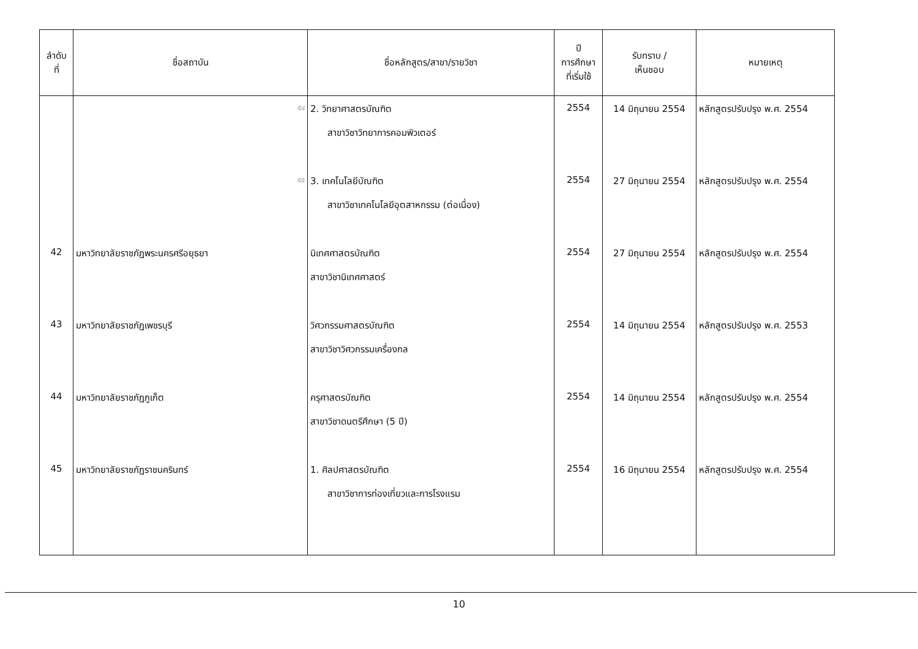| ลำดับ ที่ | ชื่อสถาบัน | ชื่อหลักสูตร/สาขา/รายวิชา | ปี การศึกษา ที่เริ่มใช้ | รับทราบ / เห็นชอบ | หมายเหตุ |
| --- | --- | --- | --- | --- | --- |
| | ๕๔ | 2. วิทยาศาสตรบัณฑิต สาขาวิชาวิทยาการคอมพิวเตอร์ | 2554 | 14 มิถุนายน 2554 | หลักสูตรปรับปรุง พ.ศ. 2554 |
| | ๕๕ | 3. เทคโนโลยีบัณฑิต สาขาวิชาเทคโนโลยีอุตสาหกรรม (ต่อเนื่อง) | 2554 | 27 มิถุนายน 2554 | หลักสูตรปรับปรุง พ.ศ. 2554 |
| 42 | มหาวิทยาลัยราชภัฏพระนครศรีอยุธยา | นิเทศศาสตรบัณฑิต สาขาวิชานิเทศศาสตร์ | 2554 | 27 มิถุนายน 2554 | หลักสูตรปรับปรุง พ.ศ. 2554 |
| 43 | มหาวิทยาลัยราชภัฏเพชรบุรี | วิศวกรรมศาสตรบัณฑิต สาขาวิชาวิศวกรรมเครื่องกล | 2554 | 14 มิถุนายน 2554 | หลักสูตรปรับปรุง พ.ศ. 2553 |
| 44 | มหาวิทยาลัยราชภัฏภูเก็ต | ครุศาสตรบัณฑิต สาขาวิชาดนตรีศึกษา (5 ปี) | 2554 | 14 มิถุนายน 2554 | หลักสูตรปรับปรุง พ.ศ. 2554 |
| 45 | มหาวิทยาลัยราชภัฏราชนครินทร์ | 1. ศิลปศาสตรบัณฑิต สาขาวิชาการท่องเที่ยวและการโรงแรม | 2554 | 16 มิถุนายน 2554 | หลักสูตรปรับปรุง พ.ศ. 2554 |
10